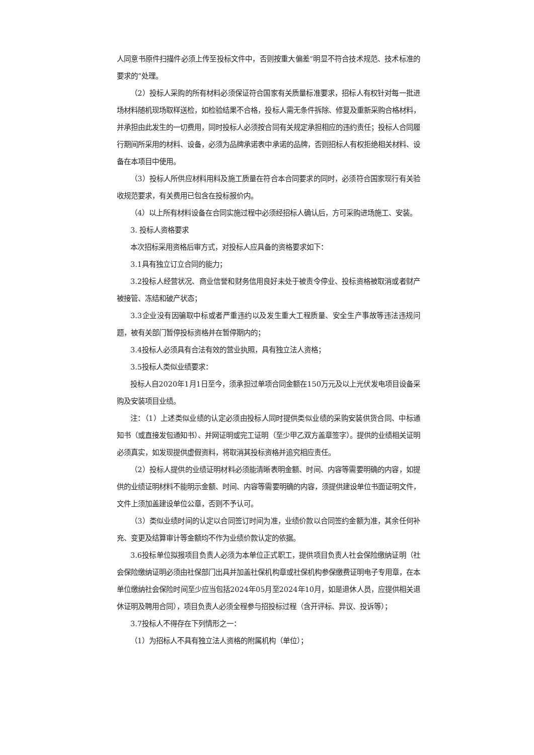人同意书原件扫描件必须上传至投标文件中，否则按重大偏差“明显不符合技术规范、技术标准的要求的”处理。
（2）投标人采购的所有材料必须保证符合国家有关质量标准要求，招标人有权针对每一批进场材料随机现场取样送检，如检验结果不合格，投标人需无条件拆除、修复及重新采购合格材料，并承担由此发生的一切费用，同时投标人必须按合同有关规定承担相应的违约责任；投标人合同履行期间所采用的材料、设备，必须为品牌承诺表中承诺的品牌，否则招标人有权拒绝相关材料、设备在本项目中使用。
（3）投标人所供应材料用料及施工质量在符合本合同要求的同时，必须符合国家现行有关验收规范要求，有关费用已包含在投标报价内。
（4）以上所有材料设备在合同实施过程中必须经招标人确认后，方可采购进场施工、安装。
3. 投标人资格要求
本次招标采用资格后审方式，对投标人应具备的资格要求如下：
3.1具有独立订立合同的能力；
3.2投标人经营状况、商业信誉和财务信用良好未处于被责令停业、投标资格被取消或者财产被接管、冻结和破产状态；
3.3企业没有因骗取中标或者严重违约以及发生重大工程质量、安全生产事故等违法违规问题，被有关部门暂停投标资格并在暂停期内的；
3.4投标人必须具有合法有效的营业执照，具有独立法人资格；
3.5投标人类似业绩要求：
投标人自2020年1月1日至今，须承担过单项合同金额在150万元及以上光伏发电项目设备采购及安装项目业绩。
注：（1）上述类似业绩的认定必须由投标人同时提供类似业绩的采购安装供货合同、中标通知书（或直接发包通知书）、并网证明或完工证明（至少甲乙双方盖章签字）。提供的业绩相关证明必须真实，如发现提供虚假资料，将取消其投标资格并追究相应责任。
（2）投标人提供的业绩证明材料必须能清晰表明金额、时间、内容等需要明确的内容，如提供的业绩证明材料不能明示金额、时间、内容等需要明确的内容，须提供建设单位书面证明文件，文件上须加盖建设单位公章，否则不予认可。
（3）类似业绩时间的认定以合同签订时间为准，业绩价款以合同签约金额为准，其余任何补充、变更及结算审计等金额均不作为业绩价款认定的依据。
3.6投标单位拟报项目负责人必须为本单位正式职工，提供项目负责人社会保险缴纳证明（社会保险缴纳证明必须由社保部门出具并加盖社保机构章或社保机构参保缴费证明电子专用章，在本单位缴纳社会保险时间至少应当包括2024年05月至2024年10月，如是退休人员，应提供相关退休证明及聘用合同），项目负责人必须全程参与招投标过程（含开评标、异议、投诉等）；
3.7投标人不得存在下列情形之一：
（1）为招标人不具有独立法人资格的附属机构（单位）；